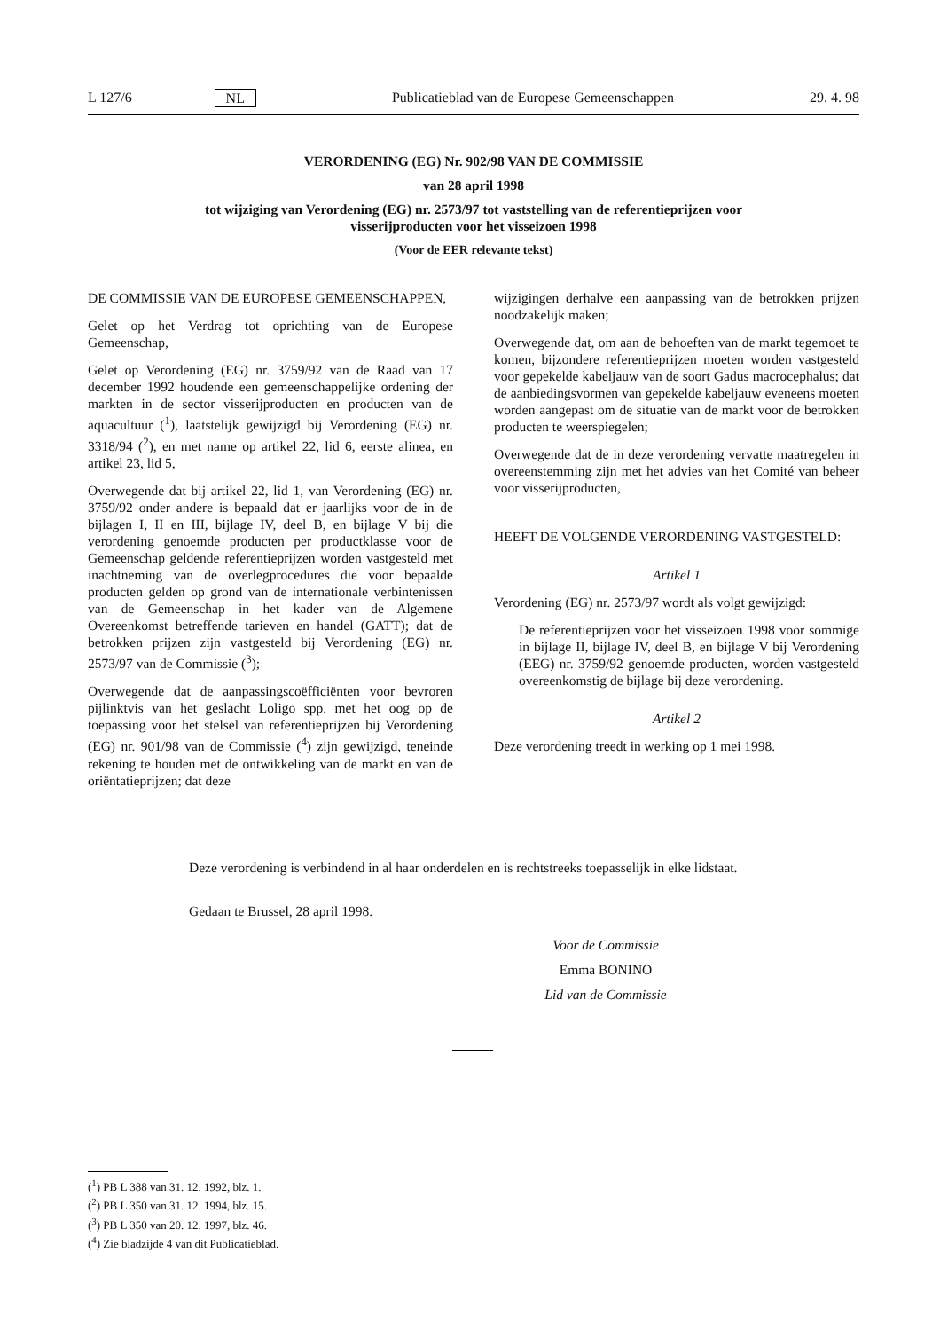L 127/6 NL Publicatieblad van de Europese Gemeenschappen 29. 4. 98
VERORDENING (EG) Nr. 902/98 VAN DE COMMISSIE
van 28 april 1998
tot wijziging van Verordening (EG) nr. 2573/97 tot vaststelling van de referentieprijzen voor visserijproducten voor het visseizoen 1998
(Voor de EER relevante tekst)
DE COMMISSIE VAN DE EUROPESE GEMEENSCHAPPEN,
Gelet op het Verdrag tot oprichting van de Europese Gemeenschap,
Gelet op Verordening (EG) nr. 3759/92 van de Raad van 17 december 1992 houdende een gemeenschappelijke ordening der markten in de sector visserijproducten en producten van de aquacultuur (<sup>1</sup>), laatstelijk gewijzigd bij Verordening (EG) nr. 3318/94 (<sup>2</sup>), en met name op artikel 22, lid 6, eerste alinea, en artikel 23, lid 5,
Overwegende dat bij artikel 22, lid 1, van Verordening (EG) nr. 3759/92 onder andere is bepaald dat er jaarlijks voor de in de bijlagen I, II en III, bijlage IV, deel B, en bijlage V bij die verordening genoemde producten per productklasse voor de Gemeenschap geldende referentieprijzen worden vastgesteld met inachtneming van de overlegprocedures die voor bepaalde producten gelden op grond van de internationale verbintenissen van de Gemeenschap in het kader van de Algemene Overeenkomst betreffende tarieven en handel (GATT); dat de betrokken prijzen zijn vastgesteld bij Verordening (EG) nr. 2573/97 van de Commissie (<sup>3</sup>);
Overwegende dat de aanpassingscoëfficiënten voor bevroren pijlinktvis van het geslacht Loligo spp. met het oog op de toepassing voor het stelsel van referentieprijzen bij Verordening (EG) nr. 901/98 van de Commissie (<sup>4</sup>) zijn gewijzigd, teneinde rekening te houden met de ontwikkeling van de markt en van de oriëntatieprijzen; dat deze
wijzigingen derhalve een aanpassing van de betrokken prijzen noodzakelijk maken;
Overwegende dat, om aan de behoeften van de markt tegemoet te komen, bijzondere referentieprijzen moeten worden vastgesteld voor gepekelde kabeljauw van de soort Gadus macrocephalus; dat de aanbiedingsvormen van gepekelde kabeljauw eveneens moeten worden aangepast om de situatie van de markt voor de betrokken producten te weerspiegelen;
Overwegende dat de in deze verordening vervatte maatregelen in overeenstemming zijn met het advies van het Comité van beheer voor visserijproducten,
HEEFT DE VOLGENDE VERORDENING VASTGESTELD:
Artikel 1
Verordening (EG) nr. 2573/97 wordt als volgt gewijzigd:
De referentieprijzen voor het visseizoen 1998 voor sommige in bijlage II, bijlage IV, deel B, en bijlage V bij Verordening (EEG) nr. 3759/92 genoemde producten, worden vastgesteld overeenkomstig de bijlage bij deze verordening.
Artikel 2
Deze verordening treedt in werking op 1 mei 1998.
Deze verordening is verbindend in al haar onderdelen en is rechtstreeks toepasselijk in elke lidstaat.
Gedaan te Brussel, 28 april 1998.
Voor de Commissie
Emma BONINO
Lid van de Commissie
(<sup>1</sup>) PB L 388 van 31. 12. 1992, blz. 1.
(<sup>2</sup>) PB L 350 van 31. 12. 1994, blz. 15.
(<sup>3</sup>) PB L 350 van 20. 12. 1997, blz. 46.
(<sup>4</sup>) Zie bladzijde 4 van dit Publicatieblad.